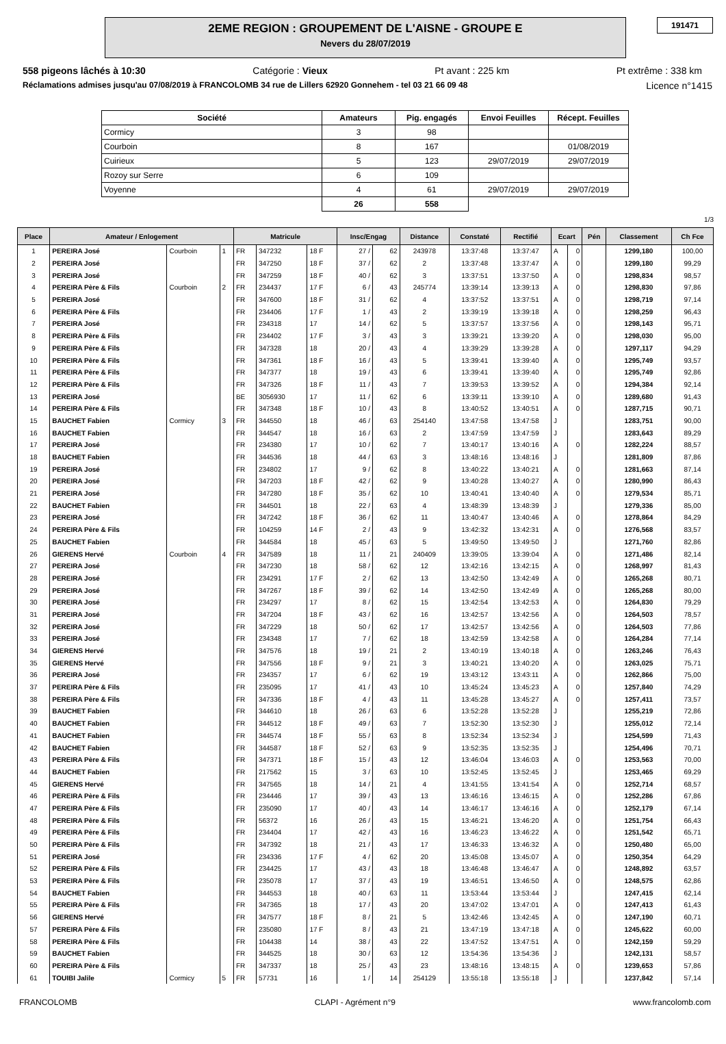2EME REGION : GROUPEMENT DE L'AISNE - GROUPE E
Nevers du 28/07/2019
191471
558 pigeons lâchés à 10:30 Catégorie : Vieux Pt avant : 225 km Pt extrême : 338 km
Réclamations admises jusqu'au 07/08/2019 à FRANCOLOMB 34 rue de Lillers 62920 Gonnehem - tel 03 21 66 09 48 Licence n°1415
| Société | Amateurs | Pig. engagés | Envoi Feuilles | Récept. Feuilles |
| --- | --- | --- | --- | --- |
| Cormicy | 3 | 98 | | |
| Courboin | 8 | 167 | | 01/08/2019 |
| Cuirieux | 5 | 123 | 29/07/2019 | 29/07/2019 |
| Rozoy sur Serre | 6 | 109 | | |
| Voyenne | 4 | 61 | 29/07/2019 | 29/07/2019 |
| | 26 | 558 | | |
1/3
| Place | Amateur / Enlogement | | | Matricule | | | Insc/Engag | | Distance | Constaté | Rectifié | Ecart | | Pén | Classement | Ch Fce |
| --- | --- | --- | --- | --- | --- | --- | --- | --- | --- | --- | --- | --- | --- | --- | --- | --- |
| 1 | PEREIRA José | Courboin | 1 | FR | 347232 | 18 F | 27 / | 62 | 243978 | 13:37:48 | 13:37:47 | A | 0 | | 1299,180 | 100,00 |
| 2 | PEREIRA José | | | FR | 347250 | 18 F | 37 / | 62 | 2 | 13:37:48 | 13:37:47 | A | 0 | | 1299,180 | 99,29 |
| 3 | PEREIRA José | | | FR | 347259 | 18 F | 40 / | 62 | 3 | 13:37:51 | 13:37:50 | A | 0 | | 1298,834 | 98,57 |
| 4 | PEREIRA Père & Fils | Courboin | 2 | FR | 234437 | 17 F | 6 / | 43 | 245774 | 13:39:14 | 13:39:13 | A | 0 | | 1298,830 | 97,86 |
| 5 | PEREIRA José | | | FR | 347600 | 18 F | 31 / | 62 | 4 | 13:37:52 | 13:37:51 | A | 0 | | 1298,719 | 97,14 |
| 6 | PEREIRA Père & Fils | | | FR | 234406 | 17 F | 1 / | 43 | 2 | 13:39:19 | 13:39:18 | A | 0 | | 1298,259 | 96,43 |
| 7 | PEREIRA José | | | FR | 234318 | 17 | 14 / | 62 | 5 | 13:37:57 | 13:37:56 | A | 0 | | 1298,143 | 95,71 |
| 8 | PEREIRA Père & Fils | | | FR | 234402 | 17 F | 3 / | 43 | 3 | 13:39:21 | 13:39:20 | A | 0 | | 1298,030 | 95,00 |
| 9 | PEREIRA Père & Fils | | | FR | 347328 | 18 | 20 / | 43 | 4 | 13:39:29 | 13:39:28 | A | 0 | | 1297,117 | 94,29 |
| 10 | PEREIRA Père & Fils | | | FR | 347361 | 18 F | 16 / | 43 | 5 | 13:39:41 | 13:39:40 | A | 0 | | 1295,749 | 93,57 |
| 11 | PEREIRA Père & Fils | | | FR | 347377 | 18 | 19 / | 43 | 6 | 13:39:41 | 13:39:40 | A | 0 | | 1295,749 | 92,86 |
| 12 | PEREIRA Père & Fils | | | FR | 347326 | 18 F | 11 / | 43 | 7 | 13:39:53 | 13:39:52 | A | 0 | | 1294,384 | 92,14 |
| 13 | PEREIRA José | | | BE | 3056930 | 17 | 11 / | 62 | 6 | 13:39:11 | 13:39:10 | A | 0 | | 1289,680 | 91,43 |
| 14 | PEREIRA Père & Fils | | | FR | 347348 | 18 F | 10 / | 43 | 8 | 13:40:52 | 13:40:51 | A | 0 | | 1287,715 | 90,71 |
| 15 | BAUCHET Fabien | Cormicy | 3 | FR | 344550 | 18 | 46 / | 63 | 254140 | 13:47:58 | 13:47:58 | J | | | 1283,751 | 90,00 |
| 16 | BAUCHET Fabien | | | FR | 344547 | 18 | 16 / | 63 | 2 | 13:47:59 | 13:47:59 | J | | | 1283,643 | 89,29 |
| 17 | PEREIRA José | | | FR | 234380 | 17 | 10 / | 62 | 7 | 13:40:17 | 13:40:16 | A | 0 | | 1282,224 | 88,57 |
| 18 | BAUCHET Fabien | | | FR | 344536 | 18 | 44 / | 63 | 3 | 13:48:16 | 13:48:16 | J | | | 1281,809 | 87,86 |
| 19 | PEREIRA José | | | FR | 234802 | 17 | 9 / | 62 | 8 | 13:40:22 | 13:40:21 | A | 0 | | 1281,663 | 87,14 |
| 20 | PEREIRA José | | | FR | 347203 | 18 F | 42 / | 62 | 9 | 13:40:28 | 13:40:27 | A | 0 | | 1280,990 | 86,43 |
| 21 | PEREIRA José | | | FR | 347280 | 18 F | 35 / | 62 | 10 | 13:40:41 | 13:40:40 | A | 0 | | 1279,534 | 85,71 |
| 22 | BAUCHET Fabien | | | FR | 344501 | 18 | 22 / | 63 | 4 | 13:48:39 | 13:48:39 | J | | | 1279,336 | 85,00 |
| 23 | PEREIRA José | | | FR | 347242 | 18 F | 36 / | 62 | 11 | 13:40:47 | 13:40:46 | A | 0 | | 1278,864 | 84,29 |
| 24 | PEREIRA Père & Fils | | | FR | 104259 | 14 F | 2 / | 43 | 9 | 13:42:32 | 13:42:31 | A | 0 | | 1276,568 | 83,57 |
| 25 | BAUCHET Fabien | | | FR | 344584 | 18 | 45 / | 63 | 5 | 13:49:50 | 13:49:50 | J | | | 1271,760 | 82,86 |
| 26 | GIERENS Hervé | Courboin | 4 | FR | 347589 | 18 | 11 / | 21 | 240409 | 13:39:05 | 13:39:04 | A | 0 | | 1271,486 | 82,14 |
| 27 | PEREIRA José | | | FR | 347230 | 18 | 58 / | 62 | 12 | 13:42:16 | 13:42:15 | A | 0 | | 1268,997 | 81,43 |
| 28 | PEREIRA José | | | FR | 234291 | 17 F | 2 / | 62 | 13 | 13:42:50 | 13:42:49 | A | 0 | | 1265,268 | 80,71 |
| 29 | PEREIRA José | | | FR | 347267 | 18 F | 39 / | 62 | 14 | 13:42:50 | 13:42:49 | A | 0 | | 1265,268 | 80,00 |
| 30 | PEREIRA José | | | FR | 234297 | 17 | 8 / | 62 | 15 | 13:42:54 | 13:42:53 | A | 0 | | 1264,830 | 79,29 |
| 31 | PEREIRA José | | | FR | 347204 | 18 F | 43 / | 62 | 16 | 13:42:57 | 13:42:56 | A | 0 | | 1264,503 | 78,57 |
| 32 | PEREIRA José | | | FR | 347229 | 18 | 50 / | 62 | 17 | 13:42:57 | 13:42:56 | A | 0 | | 1264,503 | 77,86 |
| 33 | PEREIRA José | | | FR | 234348 | 17 | 7 / | 62 | 18 | 13:42:59 | 13:42:58 | A | 0 | | 1264,284 | 77,14 |
| 34 | GIERENS Hervé | | | FR | 347576 | 18 | 19 / | 21 | 2 | 13:40:19 | 13:40:18 | A | 0 | | 1263,246 | 76,43 |
| 35 | GIERENS Hervé | | | FR | 347556 | 18 F | 9 / | 21 | 3 | 13:40:21 | 13:40:20 | A | 0 | | 1263,025 | 75,71 |
| 36 | PEREIRA José | | | FR | 234357 | 17 | 6 / | 62 | 19 | 13:43:12 | 13:43:11 | A | 0 | | 1262,866 | 75,00 |
| 37 | PEREIRA Père & Fils | | | FR | 235095 | 17 | 41 / | 43 | 10 | 13:45:24 | 13:45:23 | A | 0 | | 1257,840 | 74,29 |
| 38 | PEREIRA Père & Fils | | | FR | 347336 | 18 F | 4 / | 43 | 11 | 13:45:28 | 13:45:27 | A | 0 | | 1257,411 | 73,57 |
| 39 | BAUCHET Fabien | | | FR | 344610 | 18 | 26 / | 63 | 6 | 13:52:28 | 13:52:28 | J | | | 1255,219 | 72,86 |
| 40 | BAUCHET Fabien | | | FR | 344512 | 18 F | 49 / | 63 | 7 | 13:52:30 | 13:52:30 | J | | | 1255,012 | 72,14 |
| 41 | BAUCHET Fabien | | | FR | 344574 | 18 F | 55 / | 63 | 8 | 13:52:34 | 13:52:34 | J | | | 1254,599 | 71,43 |
| 42 | BAUCHET Fabien | | | FR | 344587 | 18 F | 52 / | 63 | 9 | 13:52:35 | 13:52:35 | J | | | 1254,496 | 70,71 |
| 43 | PEREIRA Père & Fils | | | FR | 347371 | 18 F | 15 / | 43 | 12 | 13:46:04 | 13:46:03 | A | 0 | | 1253,563 | 70,00 |
| 44 | BAUCHET Fabien | | | FR | 217562 | 15 | 3 / | 63 | 10 | 13:52:45 | 13:52:45 | J | | | 1253,465 | 69,29 |
| 45 | GIERENS Hervé | | | FR | 347565 | 18 | 14 / | 21 | 4 | 13:41:55 | 13:41:54 | A | 0 | | 1252,714 | 68,57 |
| 46 | PEREIRA Père & Fils | | | FR | 234446 | 17 | 39 / | 43 | 13 | 13:46:16 | 13:46:15 | A | 0 | | 1252,286 | 67,86 |
| 47 | PEREIRA Père & Fils | | | FR | 235090 | 17 | 40 / | 43 | 14 | 13:46:17 | 13:46:16 | A | 0 | | 1252,179 | 67,14 |
| 48 | PEREIRA Père & Fils | | | FR | 56372 | 16 | 26 / | 43 | 15 | 13:46:21 | 13:46:20 | A | 0 | | 1251,754 | 66,43 |
| 49 | PEREIRA Père & Fils | | | FR | 234404 | 17 | 42 / | 43 | 16 | 13:46:23 | 13:46:22 | A | 0 | | 1251,542 | 65,71 |
| 50 | PEREIRA Père & Fils | | | FR | 347392 | 18 | 21 / | 43 | 17 | 13:46:33 | 13:46:32 | A | 0 | | 1250,480 | 65,00 |
| 51 | PEREIRA José | | | FR | 234336 | 17 F | 4 / | 62 | 20 | 13:45:08 | 13:45:07 | A | 0 | | 1250,354 | 64,29 |
| 52 | PEREIRA Père & Fils | | | FR | 234425 | 17 | 43 / | 43 | 18 | 13:46:48 | 13:46:47 | A | 0 | | 1248,892 | 63,57 |
| 53 | PEREIRA Père & Fils | | | FR | 235078 | 17 | 37 / | 43 | 19 | 13:46:51 | 13:46:50 | A | 0 | | 1248,575 | 62,86 |
| 54 | BAUCHET Fabien | | | FR | 344553 | 18 | 40 / | 63 | 11 | 13:53:44 | 13:53:44 | J | | | 1247,415 | 62,14 |
| 55 | PEREIRA Père & Fils | | | FR | 347365 | 18 | 17 / | 43 | 20 | 13:47:02 | 13:47:01 | A | 0 | | 1247,413 | 61,43 |
| 56 | GIERENS Hervé | | | FR | 347577 | 18 F | 8 / | 21 | 5 | 13:42:46 | 13:42:45 | A | 0 | | 1247,190 | 60,71 |
| 57 | PEREIRA Père & Fils | | | FR | 235080 | 17 F | 8 / | 43 | 21 | 13:47:19 | 13:47:18 | A | 0 | | 1245,622 | 60,00 |
| 58 | PEREIRA Père & Fils | | | FR | 104438 | 14 | 38 / | 43 | 22 | 13:47:52 | 13:47:51 | A | 0 | | 1242,159 | 59,29 |
| 59 | BAUCHET Fabien | | | FR | 344525 | 18 | 30 / | 63 | 12 | 13:54:36 | 13:54:36 | J | | | 1242,131 | 58,57 |
| 60 | PEREIRA Père & Fils | | | FR | 347337 | 18 | 25 / | 43 | 23 | 13:48:16 | 13:48:15 | A | 0 | | 1239,653 | 57,86 |
| 61 | TOUIBI Jalile | Cormicy | 5 | FR | 57731 | 16 | 1 / | 14 | 254129 | 13:55:18 | 13:55:18 | J | | | 1237,842 | 57,14 |
FRANCOLOMB CLAPI - Agrément n°9 www.francolomb.com